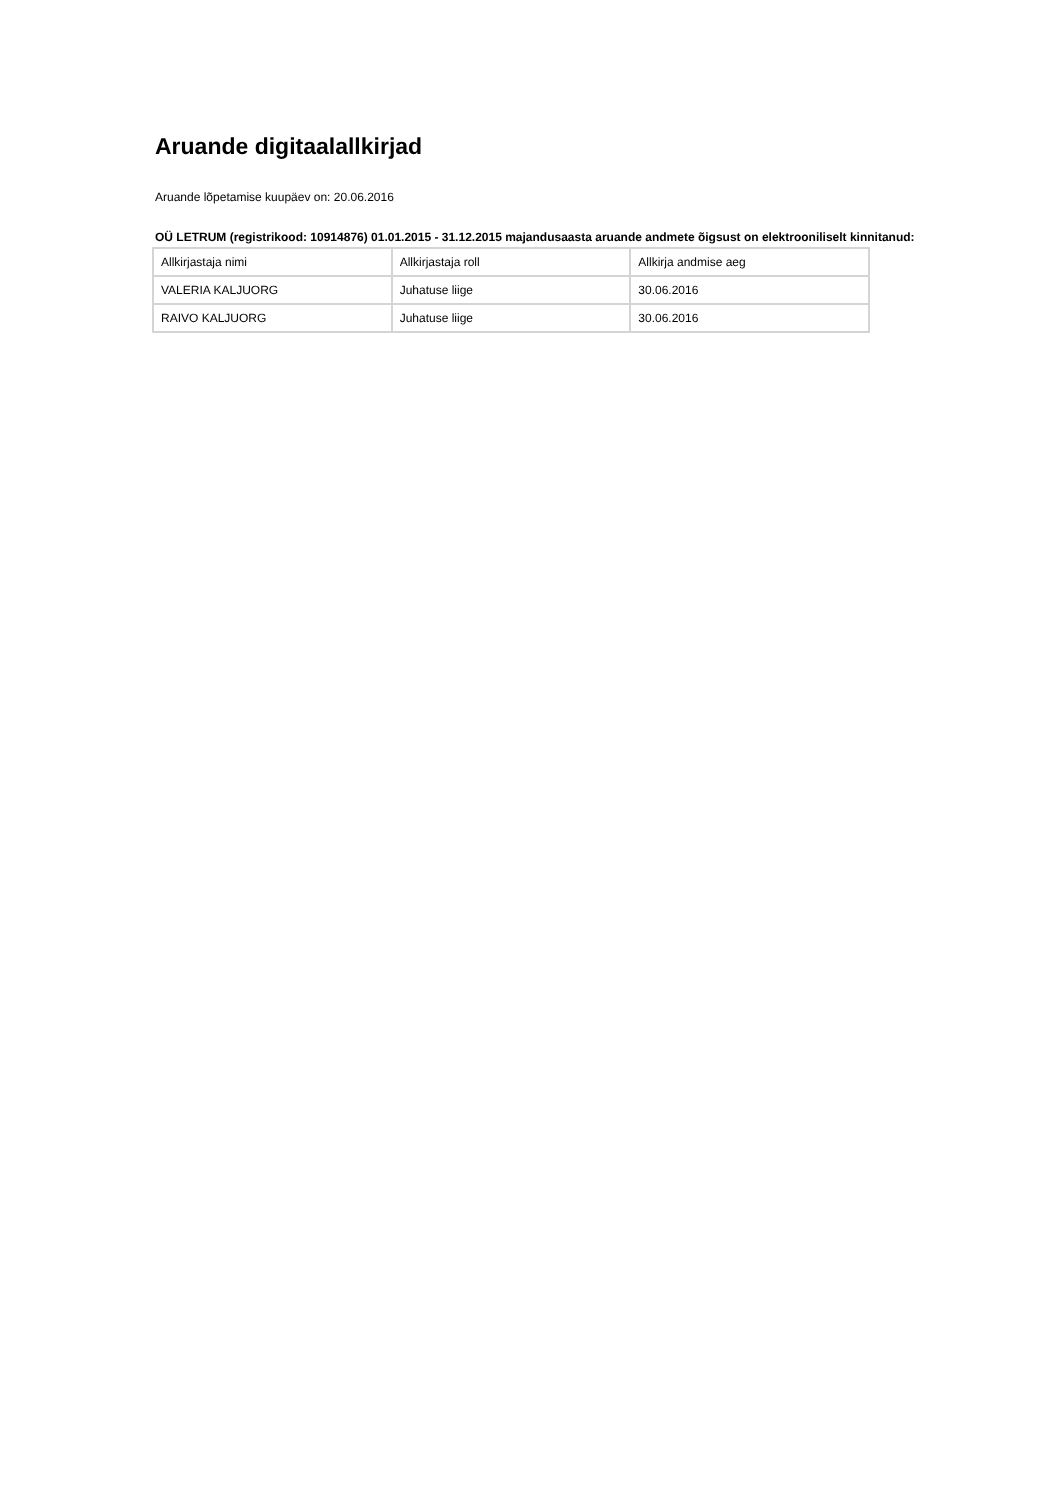Aruande digitaalallkirjad
Aruande lõpetamise kuupäev on: 20.06.2016
OÜ LETRUM (registrikood: 10914876) 01.01.2015 - 31.12.2015 majandusaasta aruande andmete õigsust on elektrooniliselt kinnitanud:
| Allkirjastaja nimi | Allkirjastaja roll | Allkirja andmise aeg |
| --- | --- | --- |
| VALERIA KALJUORG | Juhatuse liige | 30.06.2016 |
| RAIVO KALJUORG | Juhatuse liige | 30.06.2016 |